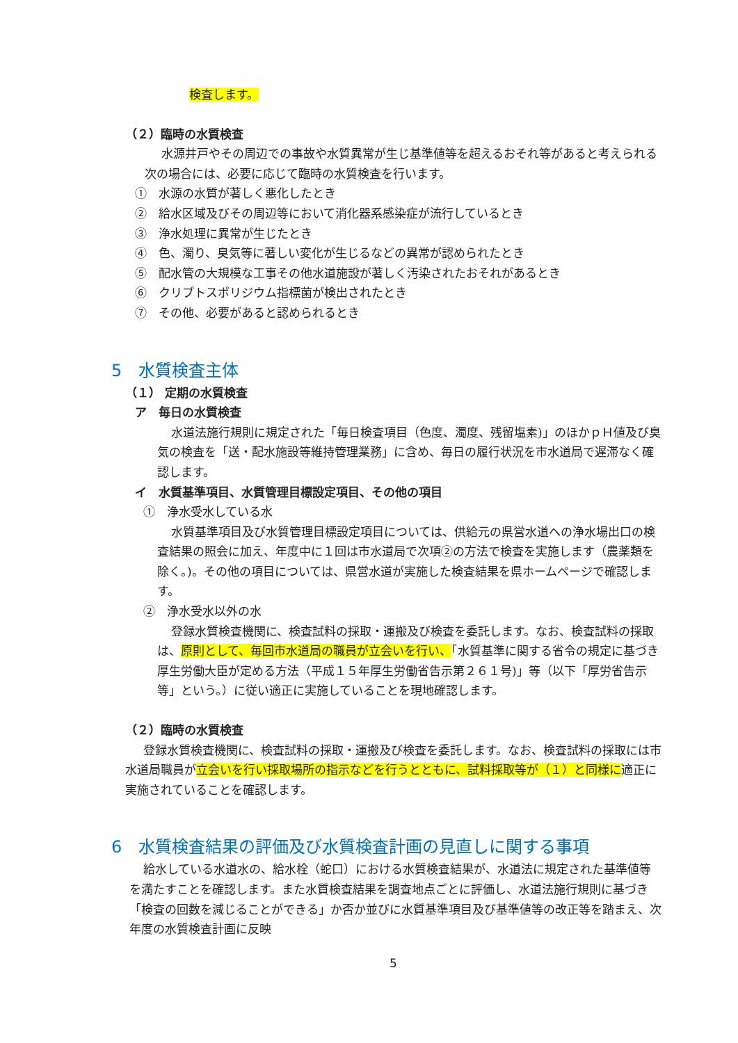検査します。
（２）臨時の水質検査
水源井戸やその周辺での事故や水質異常が生じ基準値等を超えるおそれ等があると考えられる次の場合には、必要に応じて臨時の水質検査を行います。
①　水源の水質が著しく悪化したとき
②　給水区域及びその周辺等において消化器系感染症が流行しているとき
③　浄水処理に異常が生じたとき
④　色、濁り、臭気等に著しい変化が生じるなどの異常が認められたとき
⑤　配水管の大規模な工事その他水道施設が著しく汚染されたおそれがあるとき
⑥　クリプトスポリジウム指標菌が検出されたとき
⑦　その他、必要があると認められるとき
5　水質検査主体
（１） 定期の水質検査
ア　毎日の水質検査
水道法施行規則に規定された「毎日検査項目（色度、濁度、残留塩素)」のほかｐＨ値及び臭気の検査を「送・配水施設等維持管理業務」に含め、毎日の履行状況を市水道局で遅滞なく確認します。
イ　水質基準項目、水質管理目標設定項目、その他の項目
①　浄水受水している水
水質基準項目及び水質管理目標設定項目については、供給元の県営水道への浄水場出口の検査結果の照会に加え、年度中に１回は市水道局で次項②の方法で検査を実施します（農薬類を除く。)。その他の項目については、県営水道が実施した検査結果を県ホームページで確認します。
②　浄水受水以外の水
登録水質検査機関に、検査試料の採取・運搬及び検査を委託します。なお、検査試料の採取は、原則として、毎回市水道局の職員が立会いを行い、「水質基準に関する省令の規定に基づき厚生労働大臣が定める方法（平成１５年厚生労働省告示第２６１号)」等（以下「厚労省告示等」という。）に従い適正に実施していることを現地確認します。
（２）臨時の水質検査
登録水質検査機関に、検査試料の採取・運搬及び検査を委託します。なお、検査試料の採取には市水道局職員が立会いを行い採取場所の指示などを行うとともに、試料採取等が（１）と同様に適正に実施されていることを確認します。
6　水質検査結果の評価及び水質検査計画の見直しに関する事項
給水している水道水の、給水栓（蛇口）における水質検査結果が、水道法に規定された基準値等を満たすことを確認します。また水質検査結果を調査地点ごとに評価し、水道法施行規則に基づき「検査の回数を減じることができる」か否か並びに水質基準項目及び基準値等の改正等を踏まえ、次年度の水質検査計画に反映
5